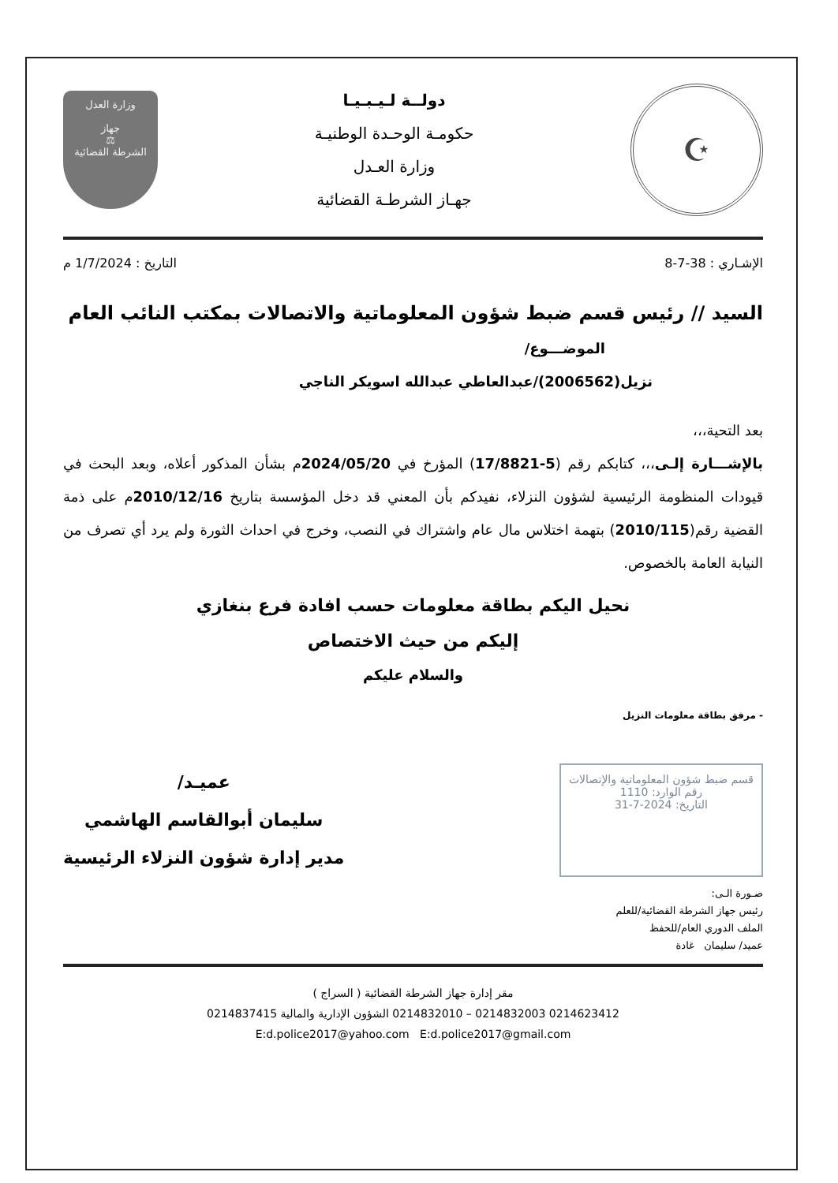☪
دولــة لـيـبـيـا
حكومـة الوحـدة الوطنيـة
وزارة العـدل
جهـاز الشرطـة القضائية
وزارة العدل
جهاز
⚖
الشرطة القضائية
الإشـاري : 38-7-8 التاريخ : 1/7/2024 م
السيد // رئيس قسم ضبط شؤون المعلوماتية والاتصالات بمكتب النائب العام
الموضـــوع/
نزيل(2006562)/عبدالعاطي عبدالله اسويكر الناجي
بعد التحية،،،
بالإشـــارة إلـى،،، كتابكم رقم (5-17/8821) المؤرخ في 2024/05/20م بشأن المذكور أعلاه، وبعد البحث في قيودات المنظومة الرئيسية لشؤون النزلاء، نفيدكم بأن المعني قد دخل المؤسسة بتاريخ 2010/12/16م على ذمة القضية رقم(2010/115) بتهمة اختلاس مال عام واشتراك في النصب، وخرج في احداث الثورة ولم يرد أي تصرف من النيابة العامة بالخصوص.
نحيل اليكم بطاقة معلومات حسب افادة فرع بنغازي
إليكم من حيث الاختصاص
والسلام عليكم
- مرفق بطاقة معلومات النزيل
قسم ضبط شؤون المعلوماتية والإتصالات
رقم الوارد: 1110
التاريخ: 2024-7-31
عميـد/
سليمان أبوالقاسم الهاشمي
مدير إدارة شؤون النزلاء الرئيسية
صـورة الـى:
رئيس جهاز الشرطة القضائية/للعلم
الملف الدوري العام/للحفظ
عميد/ سليمان غادة
مقر إدارة جهاز الشرطة القضائية ( السراج )
0214623412 0214832003 – 0214832010 الشؤون الإدارية والمالية 0214837415
E:d.police2017@yahoo.com E:d.police2017@gmail.com